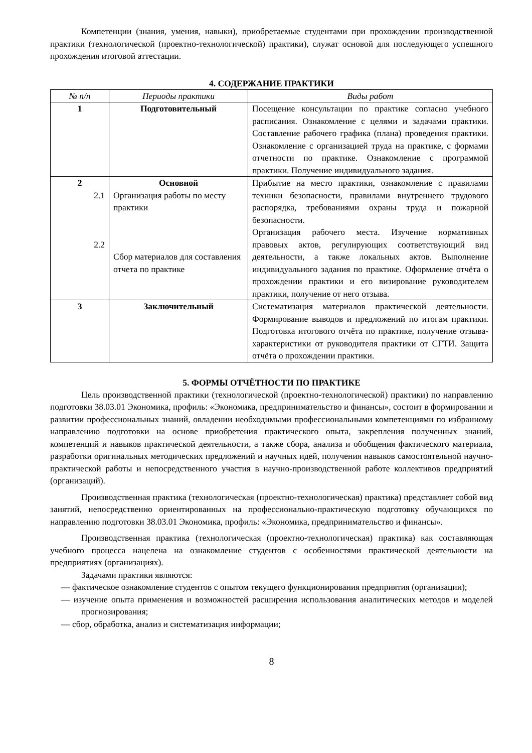Компетенции (знания, умения, навыки), приобретаемые студентами при прохождении производственной практики (технологической (проектно-технологической) практики), служат основой для последующего успешного прохождения итоговой аттестации.
4. СОДЕРЖАНИЕ ПРАКТИКИ
| № п/п | Периоды практики | Виды работ |
| --- | --- | --- |
| 1 | Подготовительный | Посещение консультации по практике согласно учебного расписания. Ознакомление с целями и задачами практики. Составление рабочего графика (плана) проведения практики. Ознакомление с организацией труда на практике, с формами отчетности по практике. Ознакомление с программой практики. Получение индивидуального задания. |
| 2 2.1 2.2 | Основной Организация работы по месту практики Сбор материалов для составления отчета по практике | Прибытие на место практики, ознакомление с правилами техники безопасности, правилами внутреннего трудового распорядка, требованиями охраны труда и пожарной безопасности. Организация рабочего места. Изучение нормативных правовых актов, регулирующих соответствующий вид деятельности, а также локальных актов. Выполнение индивидуального задания по практике. Оформление отчёта о прохождении практики и его визирование руководителем практики, получение от него отзыва. |
| 3 | Заключительный | Систематизация материалов практической деятельности. Формирование выводов и предложений по итогам практики. Подготовка итогового отчёта по практике, получение отзыва-характеристики от руководителя практики от СГТИ. Защита отчёта о прохождении практики. |
5. ФОРМЫ ОТЧЁТНОСТИ ПО ПРАКТИКЕ
Цель производственной практики (технологической (проектно-технологической) практики) по направлению подготовки 38.03.01 Экономика, профиль: «Экономика, предпринимательство и финансы», состоит в формировании и развитии профессиональных знаний, овладении необходимыми профессиональными компетенциями по избранному направлению подготовки на основе приобретения практического опыта, закрепления полученных знаний, компетенций и навыков практической деятельности, а также сбора, анализа и обобщения фактического материала, разработки оригинальных методических предложений и научных идей, получения навыков самостоятельной научно-практической работы и непосредственного участия в научно-производственной работе коллективов предприятий (организаций).
Производственная практика (технологическая (проектно-технологическая) практика) представляет собой вид занятий, непосредственно ориентированных на профессионально-практическую подготовку обучающихся по направлению подготовки 38.03.01 Экономика, профиль: «Экономика, предпринимательство и финансы».
Производственная практика (технологическая (проектно-технологическая) практика) как составляющая учебного процесса нацелена на ознакомление студентов с особенностями практической деятельности на предприятиях (организациях).
Задачами практики являются:
— фактическое ознакомление студентов с опытом текущего функционирования предприятия (организации);
— изучение опыта применения и возможностей расширения использования аналитических методов и моделей прогнозирования;
— сбор, обработка, анализ и систематизация информации;
8